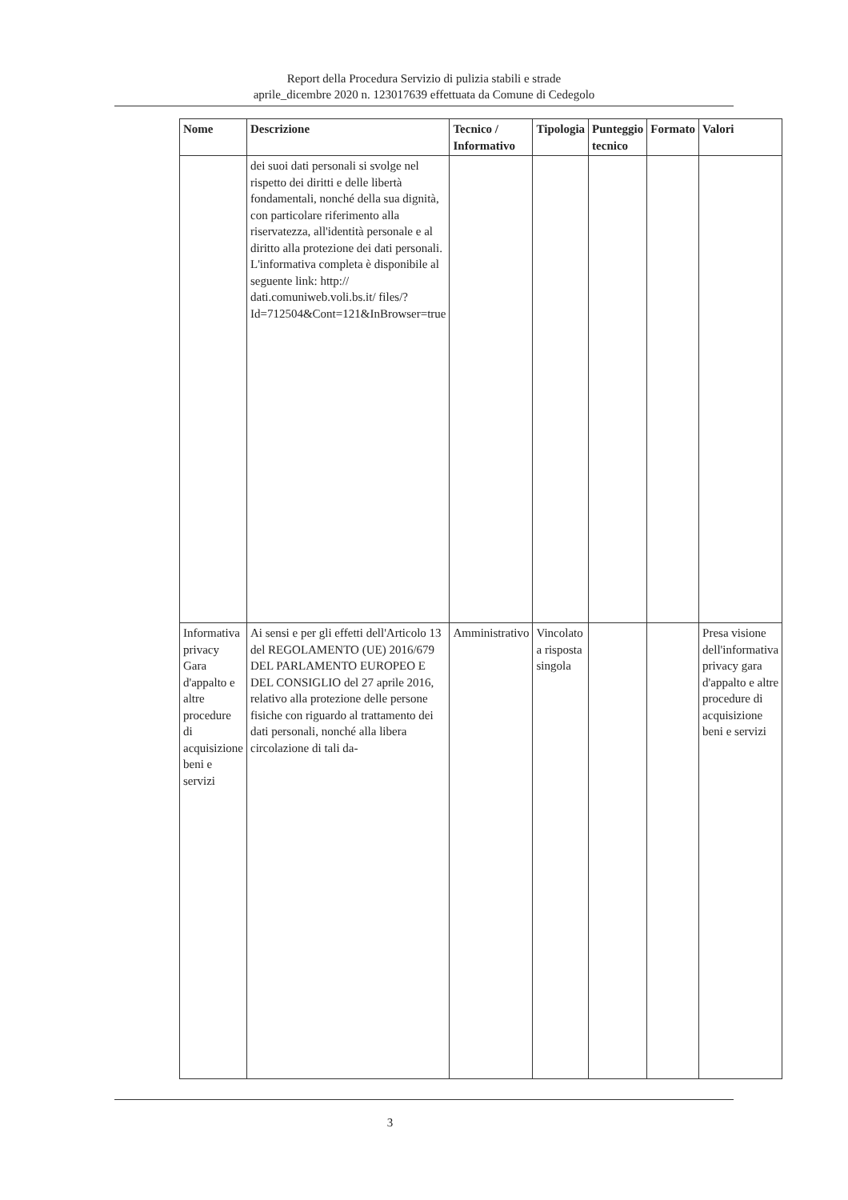Report della Procedura Servizio di pulizia stabili e strade
aprile_dicembre 2020 n. 123017639 effettuata da Comune di Cedegolo
| Nome | Descrizione | Tecnico / Informativo | Tipologia | Punteggio tecnico | Formato | Valori |
| --- | --- | --- | --- | --- | --- | --- |
| | dei suoi dati personali si svolge nel rispetto dei diritti e delle libertà fondamentali, nonché della sua dignità, con particolare riferimento alla riservatezza, all'identità personale e al diritto alla protezione dei dati personali. L'informativa completa è disponibile al seguente link: http:// dati.comuniweb.voli.bs.it/ files/?Id=712504&Cont=121&InBrowser=true | | | | | |
| Informativa privacy Gara d'appalto e altre procedure di acquisizione beni e servizi | Ai sensi e per gli effetti dell'Articolo 13 del REGOLAMENTO (UE) 2016/679 DEL PARLAMENTO EUROPEO E DEL CONSIGLIO del 27 aprile 2016, relativo alla protezione delle persone fisiche con riguardo al trattamento dei dati personali, nonché alla libera circolazione di tali da- | Amministrativo | Vincolato a risposta singola | | | Presa visione dell'informativa privacy gara d'appalto e altre procedure di acquisizione beni e servizi |
3